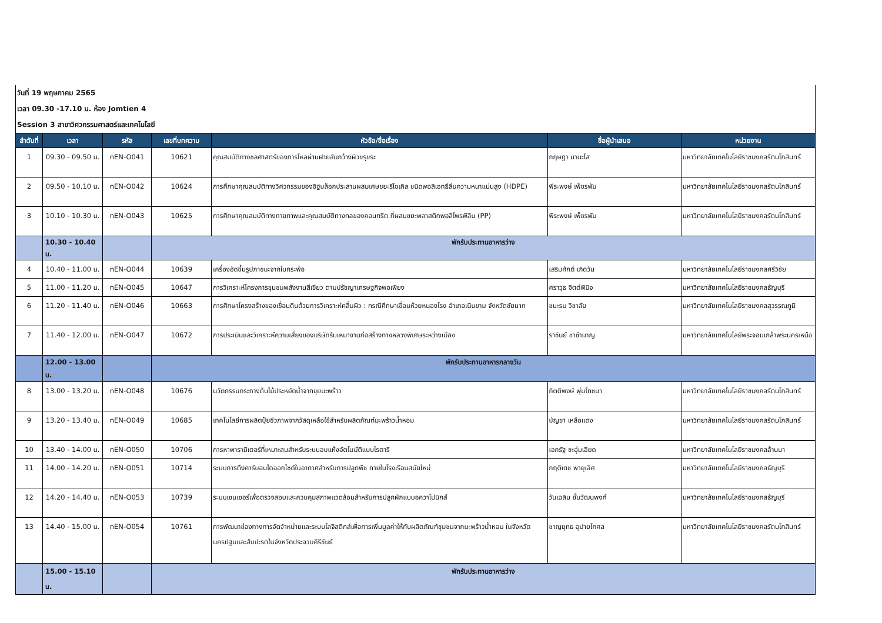วันที่ 19 พฤษภาคม 2565
เวลา 09.30 -17.10 น. ห้อง Jomtien 4
Session 3 สาขาวิศวกรรมศาสตร์และเทคโนโลยี
| ลำดับที่ | เวลา | รหัส | เลขที่บทความ | หัวข้อ/ชื่อเรื่อง | ชื่อผู้นำเสนอ | หน่วยงาน |
| --- | --- | --- | --- | --- | --- | --- |
| 1 | 09.30 - 09.50 น. | nEN-O041 | 10621 | คุณสมบัติทางชลศาสตร์ของการไหลผ่านฝายสันกว้างผิวขรุขระ | กฤษฎา มานะโส | มหาวิทยาลัยเทคโนโลยีราชมงคลรัตนโกสินทร์ |
| 2 | 09.50 - 10.10 น. | nEN-O042 | 10624 | การศึกษาคุณสมบัติทางวิศวกรรมของอิฐบล็อกประสานผสมเศษขยะรีไซเคิล ชนิดพอลิเอทธีลีนความหนาแน่นสูง (HDPE) | พีระพงษ์ เพ็ชรพัน | มหาวิทยาลัยเทคโนโลยีราชมงคลรัตนโกสินทร์ |
| 3 | 10.10 - 10.30 น. | nEN-O043 | 10625 | การศึกษาคุณสมบัติทางกายภาพและคุณสมบัติทางกลของคอนกรีต ที่ผสมขยะพลาสติกพอลิโพรพิลีน (PP) | พีระพงษ์ เพ็ชรพัน | มหาวิทยาลัยเทคโนโลยีราชมงคลรัตนโกสินทร์ |
| | 10.30 - 10.40 น. | | พักรับประทานอาหารว่าง | | | |
| 4 | 10.40 - 11.00 น. | nEN-O044 | 10639 | เครื่องอัดขึ้นรูปภาชนะจากใบกระพ้อ | เสริมศักดิ์ เกิดวัน | มหาวิทยาลัยเทคโนโลยีราชมงคลศรีวิชัย |
| 5 | 11.00 - 11.20 น. | nEN-O045 | 10647 | การวิเคราะห์โครงการชุมชนพลังงานสีเขียว ตามปรัชญาเศรษฐกิจพอเพียง | ศราวุธ จิตต์พินิจ | มหาวิทยาลัยเทคโนโลยีราชมงคลธัญบุรี |
| 6 | 11.20 - 11.40 น. | nEN-O046 | 10663 | การศึกษาโครงสร้างของเขื่อนดินด้วยการวิเคราะห์คลื่นผิว : กรณีศึกษาเขื่อนห้วยหนองโรง อำเภอเนินขาม จังหวัดชัยนาท | ชนะรบ วิชาลัย | มหาวิทยาลัยเทคโนโลยีราชมงคลสุวรรณภูมิ |
| 7 | 11.40 - 12.00 น. | nEN-O047 | 10672 | การประเมินและวิเคราะห์ความเสี่ยงของบริษัทรับเหมางานก่อสร้างทางหลวงพิเศษระหว่างเมือง | ราชันย์ ชาชำนาญ | มหาวิทยาลัยเทคโนโลยีพระจอมเกล้าพระนครเหนือ |
| | 12.00 - 13.00 น. | | พักรับประทานอาหารกลางวัน | | | |
| 8 | 13.00 - 13.20 น. | nEN-O048 | 10676 | นวัตกรรมกระถางต้นไม้ประหยัดน้ำจากขุยมะพร้าว | กิตติพงษ์ พุ่มโภชนา | มหาวิทยาลัยเทคโนโลยีราชมงคลรัตนโกสินทร์ |
| 9 | 13.20 - 13.40 น. | nEN-O049 | 10685 | เทคโนโลยีการผลิตปุ๋ยชีวภาพจากวัสดุเหลือใช้สำหรับผลิตภัณฑ์มะพร้าวน้ำหอม | บัญชา เหลือแดง | มหาวิทยาลัยเทคโนโลยีราชมงคลรัตนโกสินทร์ |
| 10 | 13.40 - 14.00 น. | nEN-O050 | 10706 | การหาพารามิเตอร์ที่เหมาะสมสำหรับระบบอบแห้งอัตโนมัติแบบโรตารี | เอกรัฐ ชะอุ่มเอียด | มหาวิทยาลัยเทคโนโลยีราชมงคลล้านนา |
| 11 | 14.00 - 14.20 น. | nEN-O051 | 10714 | ระบบการตึงคาร์บอนไดออกไซด์ในอากาศสำหรับการปลูกพืช ภายในโรงเรือนสมัยใหม่ | กฤติเดช พายุเลิศ | มหาวิทยาลัยเทคโนโลยีราชมงคลธัญบุรี |
| 12 | 14.20 - 14.40 น. | nEN-O053 | 10739 | ระบบเซนเซอร์เพื่อตรวจสอบและควบคุมสภาพแวดล้อมสำหรับการปลูกผักแบบอควาโปนิกส์ | วันเฉลิม ชั้นวัฒนพงศ์ | มหาวิทยาลัยเทคโนโลยีราชมงคลธัญบุรี |
| 13 | 14.40 - 15.00 น. | nEN-O054 | 10761 | การพัฒนาช่องทางการจัดจำหน่ายและระบบโลจิสติกส์เพื่อการเพิ่มมูลค่าให้กับผลิตภัณฑ์ชุมชนจากมะพร้าวน้ำหอม ในจังหวัดนครปฐมและสับปะรดในจังหวัดประจวบคีรีขันธ์ | ชาญยุทธ อุปายโกศล | มหาวิทยาลัยเทคโนโลยีราชมงคลรัตนโกสินทร์ |
| | 15.00 - 15.10 น. | | พักรับประทานอาหารว่าง | | | |